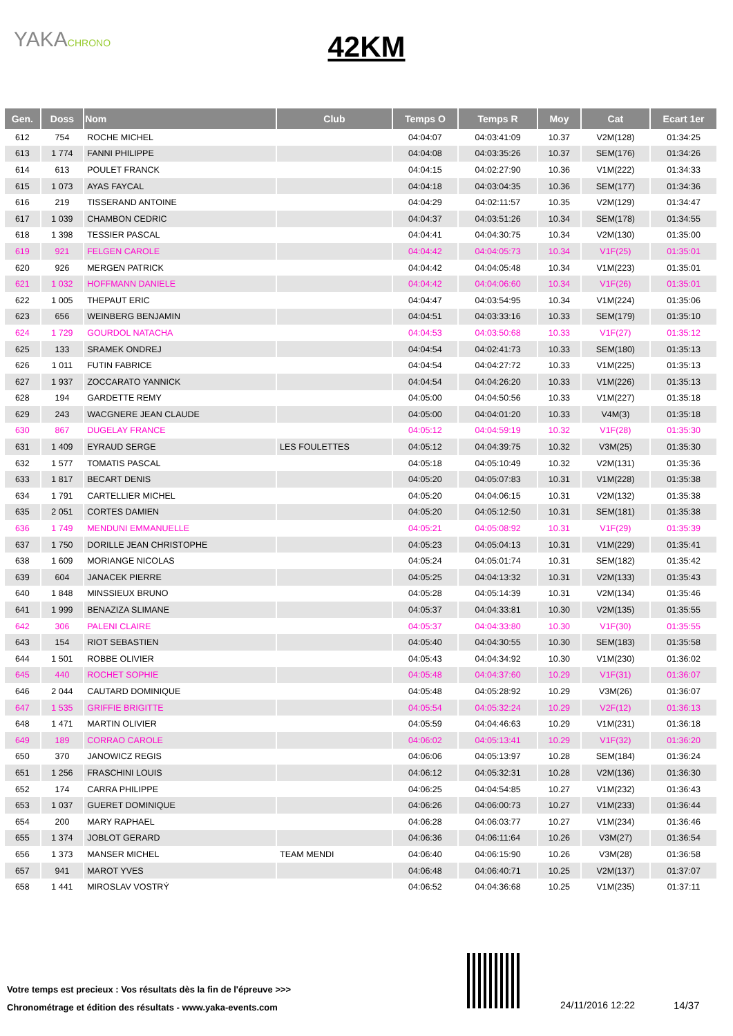YAKACHRONO
42KM
| Gen. | Doss | Nom | Club | Temps O | Temps R | Moy | Cat | Ecart 1er |
| --- | --- | --- | --- | --- | --- | --- | --- | --- |
| 612 | 754 | ROCHE MICHEL | | 04:04:07 | 04:03:41:09 | 10.37 | V2M(128) | 01:34:25 |
| 613 | 1 774 | FANNI PHILIPPE | | 04:04:08 | 04:03:35:26 | 10.37 | SEM(176) | 01:34:26 |
| 614 | 613 | POULET FRANCK | | 04:04:15 | 04:02:27:90 | 10.36 | V1M(222) | 01:34:33 |
| 615 | 1 073 | AYAS FAYCAL | | 04:04:18 | 04:03:04:35 | 10.36 | SEM(177) | 01:34:36 |
| 616 | 219 | TISSERAND ANTOINE | | 04:04:29 | 04:02:11:57 | 10.35 | V2M(129) | 01:34:47 |
| 617 | 1 039 | CHAMBON CEDRIC | | 04:04:37 | 04:03:51:26 | 10.34 | SEM(178) | 01:34:55 |
| 618 | 1 398 | TESSIER PASCAL | | 04:04:41 | 04:04:30:75 | 10.34 | V2M(130) | 01:35:00 |
| 619 | 921 | FELGEN CAROLE | | 04:04:42 | 04:04:05:73 | 10.34 | V1F(25) | 01:35:01 |
| 620 | 926 | MERGEN PATRICK | | 04:04:42 | 04:04:05:48 | 10.34 | V1M(223) | 01:35:01 |
| 621 | 1 032 | HOFFMANN DANIELE | | 04:04:42 | 04:04:06:60 | 10.34 | V1F(26) | 01:35:01 |
| 622 | 1 005 | THEPAUT ERIC | | 04:04:47 | 04:03:54:95 | 10.34 | V1M(224) | 01:35:06 |
| 623 | 656 | WEINBERG BENJAMIN | | 04:04:51 | 04:03:33:16 | 10.33 | SEM(179) | 01:35:10 |
| 624 | 1 729 | GOURDOL NATACHA | | 04:04:53 | 04:03:50:68 | 10.33 | V1F(27) | 01:35:12 |
| 625 | 133 | SRAMEK ONDREJ | | 04:04:54 | 04:02:41:73 | 10.33 | SEM(180) | 01:35:13 |
| 626 | 1 011 | FUTIN FABRICE | | 04:04:54 | 04:04:27:72 | 10.33 | V1M(225) | 01:35:13 |
| 627 | 1 937 | ZOCCARATO YANNICK | | 04:04:54 | 04:04:26:20 | 10.33 | V1M(226) | 01:35:13 |
| 628 | 194 | GARDETTE REMY | | 04:05:00 | 04:04:50:56 | 10.33 | V1M(227) | 01:35:18 |
| 629 | 243 | WACGNERE JEAN CLAUDE | | 04:05:00 | 04:04:01:20 | 10.33 | V4M(3) | 01:35:18 |
| 630 | 867 | DUGELAY FRANCE | | 04:05:12 | 04:04:59:19 | 10.32 | V1F(28) | 01:35:30 |
| 631 | 1 409 | EYRAUD SERGE | LES FOULETTES | 04:05:12 | 04:04:39:75 | 10.32 | V3M(25) | 01:35:30 |
| 632 | 1 577 | TOMATIS PASCAL | | 04:05:18 | 04:05:10:49 | 10.32 | V2M(131) | 01:35:36 |
| 633 | 1 817 | BECART DENIS | | 04:05:20 | 04:05:07:83 | 10.31 | V1M(228) | 01:35:38 |
| 634 | 1 791 | CARTELLIER MICHEL | | 04:05:20 | 04:04:06:15 | 10.31 | V2M(132) | 01:35:38 |
| 635 | 2 051 | CORTES DAMIEN | | 04:05:20 | 04:05:12:50 | 10.31 | SEM(181) | 01:35:38 |
| 636 | 1 749 | MENDUNI EMMANUELLE | | 04:05:21 | 04:05:08:92 | 10.31 | V1F(29) | 01:35:39 |
| 637 | 1 750 | DORILLE JEAN CHRISTOPHE | | 04:05:23 | 04:05:04:13 | 10.31 | V1M(229) | 01:35:41 |
| 638 | 1 609 | MORIANGE NICOLAS | | 04:05:24 | 04:05:01:74 | 10.31 | SEM(182) | 01:35:42 |
| 639 | 604 | JANACEK PIERRE | | 04:05:25 | 04:04:13:32 | 10.31 | V2M(133) | 01:35:43 |
| 640 | 1 848 | MINSSIEUX BRUNO | | 04:05:28 | 04:05:14:39 | 10.31 | V2M(134) | 01:35:46 |
| 641 | 1 999 | BENAZIZA SLIMANE | | 04:05:37 | 04:04:33:81 | 10.30 | V2M(135) | 01:35:55 |
| 642 | 306 | PALENI CLAIRE | | 04:05:37 | 04:04:33:80 | 10.30 | V1F(30) | 01:35:55 |
| 643 | 154 | RIOT SEBASTIEN | | 04:05:40 | 04:04:30:55 | 10.30 | SEM(183) | 01:35:58 |
| 644 | 1 501 | ROBBE OLIVIER | | 04:05:43 | 04:04:34:92 | 10.30 | V1M(230) | 01:36:02 |
| 645 | 440 | ROCHET SOPHIE | | 04:05:48 | 04:04:37:60 | 10.29 | V1F(31) | 01:36:07 |
| 646 | 2 044 | CAUTARD DOMINIQUE | | 04:05:48 | 04:05:28:92 | 10.29 | V3M(26) | 01:36:07 |
| 647 | 1 535 | GRIFFIE BRIGITTE | | 04:05:54 | 04:05:32:24 | 10.29 | V2F(12) | 01:36:13 |
| 648 | 1 471 | MARTIN OLIVIER | | 04:05:59 | 04:04:46:63 | 10.29 | V1M(231) | 01:36:18 |
| 649 | 189 | CORRAO CAROLE | | 04:06:02 | 04:05:13:41 | 10.29 | V1F(32) | 01:36:20 |
| 650 | 370 | JANOWICZ REGIS | | 04:06:06 | 04:05:13:97 | 10.28 | SEM(184) | 01:36:24 |
| 651 | 1 256 | FRASCHINI LOUIS | | 04:06:12 | 04:05:32:31 | 10.28 | V2M(136) | 01:36:30 |
| 652 | 174 | CARRA PHILIPPE | | 04:06:25 | 04:04:54:85 | 10.27 | V1M(232) | 01:36:43 |
| 653 | 1 037 | GUERET DOMINIQUE | | 04:06:26 | 04:06:00:73 | 10.27 | V1M(233) | 01:36:44 |
| 654 | 200 | MARY RAPHAEL | | 04:06:28 | 04:06:03:77 | 10.27 | V1M(234) | 01:36:46 |
| 655 | 1 374 | JOBLOT GERARD | | 04:06:36 | 04:06:11:64 | 10.26 | V3M(27) | 01:36:54 |
| 656 | 1 373 | MANSER MICHEL | TEAM MENDI | 04:06:40 | 04:06:15:90 | 10.26 | V3M(28) | 01:36:58 |
| 657 | 941 | MAROT YVES | | 04:06:48 | 04:06:40:71 | 10.25 | V2M(137) | 01:37:07 |
| 658 | 1 441 | MIROSLAV VOSTRÝ | | 04:06:52 | 04:04:36:68 | 10.25 | V1M(235) | 01:37:11 |
Votre temps est precieux : Vos résultats dès la fin de l'épreuve >>>
Chronométrage et édition des résultats - www.yaka-events.com
24/11/2016 12:22 14/37